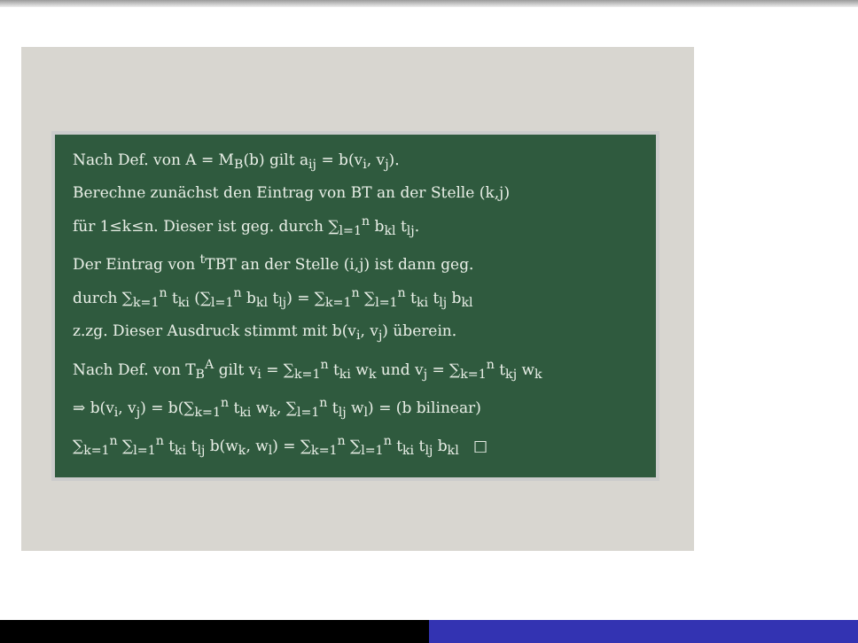Nach Def. von A = M<sub>B</sub>(b) gilt a<sub>ij</sub> = b(v<sub>i</sub>, v<sub>j</sub>).
Berechne zunächst den Eintrag von BT an der Stelle (k,j)
für 1≤k≤n. Dieser ist geg. durch ∑<sub>l=1</sub><sup>n</sup> b<sub>kl</sub> t<sub>lj</sub>.
Der Eintrag von <sup>t</sup>TBT an der Stelle (i,j) ist dann geg.
durch ∑<sub>k=1</sub><sup>n</sup> t<sub>ki</sub> (∑<sub>l=1</sub><sup>n</sup> b<sub>kl</sub> t<sub>lj</sub>) = ∑<sub>k=1</sub><sup>n</sup> ∑<sub>l=1</sub><sup>n</sup> t<sub>ki</sub> t<sub>lj</sub> b<sub>kl</sub>
z.zg. Dieser Ausdruck stimmt mit b(v<sub>i</sub>, v<sub>j</sub>) überein.
Nach Def. von T<sub>B</sub><sup>A</sup> gilt v<sub>i</sub> = ∑<sub>k=1</sub><sup>n</sup> t<sub>ki</sub> w<sub>k</sub> und v<sub>j</sub> = ∑<sub>k=1</sub><sup>n</sup> t<sub>kj</sub> w<sub>k</sub>
⇒ b(v<sub>i</sub>, v<sub>j</sub>) = b(∑<sub>k=1</sub><sup>n</sup> t<sub>ki</sub> w<sub>k</sub>, ∑<sub>l=1</sub><sup>n</sup> t<sub>lj</sub> w<sub>l</sub>) = (b bilinear)
∑<sub>k=1</sub><sup>n</sup> ∑<sub>l=1</sub><sup>n</sup> t<sub>ki</sub> t<sub>lj</sub> b(w<sub>k</sub>, w<sub>l</sub>) = ∑<sub>k=1</sub><sup>n</sup> ∑<sub>l=1</sub><sup>n</sup> t<sub>ki</sub> t<sub>lj</sub> b<sub>kl</sub> □